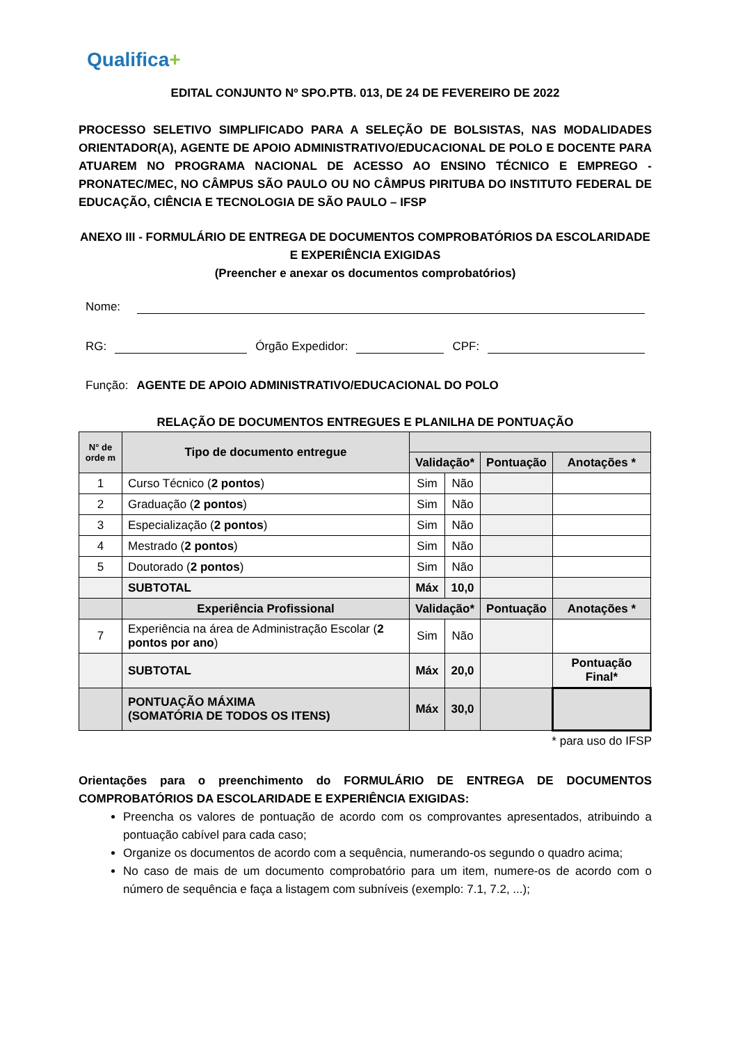Qualifica+
EDITAL CONJUNTO Nº SPO.PTB. 013, DE 24 DE FEVEREIRO DE 2022
PROCESSO SELETIVO SIMPLIFICADO PARA A SELEÇÃO DE BOLSISTAS, NAS MODALIDADES ORIENTADOR(A), AGENTE DE APOIO ADMINISTRATIVO/EDUCACIONAL DE POLO E DOCENTE PARA ATUAREM NO PROGRAMA NACIONAL DE ACESSO AO ENSINO TÉCNICO E EMPREGO - PRONATEC/MEC, NO CÂMPUS SÃO PAULO OU NO CÂMPUS PIRITUBA DO INSTITUTO FEDERAL DE EDUCAÇÃO, CIÊNCIA E TECNOLOGIA DE SÃO PAULO – IFSP
ANEXO III - FORMULÁRIO DE ENTREGA DE DOCUMENTOS COMPROBATÓRIOS DA ESCOLARIDADE E EXPERIÊNCIA EXIGIDAS
(Preencher e anexar os documentos comprobatórios)
Nome:
RG:
Órgão Expedidor:
CPF:
Função: AGENTE DE APOIO ADMINISTRATIVO/EDUCACIONAL DO POLO
RELAÇÃO DE DOCUMENTOS ENTREGUES E PLANILHA DE PONTUAÇÃO
| N° de orde m | Tipo de documento entregue | | | | |
| --- | --- | --- | --- | --- | --- |
| | | Validação* | | Pontuação | Anotações * |
| 1 | Curso Técnico ( 2 pontos ) | Sim | Não | | |
| 2 | Graduação ( 2 pontos ) | Sim | Não | | |
| 3 | Especialização ( 2 pontos ) | Sim | Não | | |
| 4 | Mestrado ( 2 pontos ) | Sim | Não | | |
| 5 | Doutorado ( 2 pontos ) | Sim | Não | | |
| | SUBTOTAL | Máx | 10,0 | | |
| | Experiência Profissional | Validação* | | Pontuação | Anotações * |
| 7 | Experiência na área de Administração Escolar ( 2 pontos por ano ) | Sim | Não | | |
| | SUBTOTAL | Máx | 20,0 | | Pontuação Final* |
| | PONTUAÇÃO MÁXIMA (SOMATÓRIA DE TODOS OS ITENS) | Máx | 30,0 | | |
* para uso do IFSP
Orientações para o preenchimento do FORMULÁRIO DE ENTREGA DE DOCUMENTOS COMPROBATÓRIOS DA ESCOLARIDADE E EXPERIÊNCIA EXIGIDAS:
Preencha os valores de pontuação de acordo com os comprovantes apresentados, atribuindo a pontuação cabível para cada caso;
Organize os documentos de acordo com a sequência, numerando-os segundo o quadro acima;
No caso de mais de um documento comprobatório para um item, numere-os de acordo com o número de sequência e faça a listagem com subníveis (exemplo: 7.1, 7.2, ...);